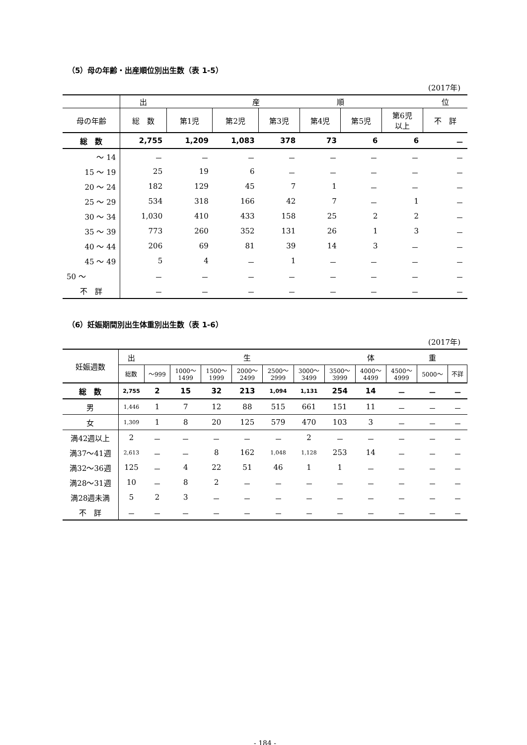（5）母の年齢・出産順位別出生数（表 1-5）
(2017年)
| | 出 | | 産 | | 順 | | | 位 |
| --- | --- | --- | --- | --- | --- | --- | --- | --- |
| 母の年齢 | 総 数 | 第1児 | 第2児 | 第3児 | 第4児 | 第5児 | 第6児 以上 | 不 詳 |
| 総 数 | 2,755 | 1,209 | 1,083 | 378 | 73 | 6 | 6 | － |
| ～ 14 | － | － | － | － | － | － | － | － |
| 15 ～ 19 | 25 | 19 | 6 | － | － | － | － | － |
| 20 ～ 24 | 182 | 129 | 45 | 7 | 1 | － | － | － |
| 25 ～ 29 | 534 | 318 | 166 | 42 | 7 | － | 1 | － |
| 30 ～ 34 | 1,030 | 410 | 433 | 158 | 25 | 2 | 2 | － |
| 35 ～ 39 | 773 | 260 | 352 | 131 | 26 | 1 | 3 | － |
| 40 ～ 44 | 206 | 69 | 81 | 39 | 14 | 3 | － | － |
| 45 ～ 49 | 5 | 4 | － | 1 | － | － | － | － |
| 50 ～ | － | － | － | － | － | － | － | － |
| 不 詳 | － | － | － | － | － | － | － | － |
（6）妊娠期間別出生体重別出生数（表 1-6）
(2017年)
| 妊娠週数 | 出 | | | | 生 | | | | 体 | | 重 | |
| --- | --- | --- | --- | --- | --- | --- | --- | --- | --- | --- | --- | --- |
| | 総数 | ～999 | 1000～ 1499 | 1500～ 1999 | 2000～ 2499 | 2500～ 2999 | 3000～ 3499 | 3500～ 3999 | 4000～ 4499 | 4500～ 4999 | 5000～ | 不詳 |
| 総 数 | 2,755 | 2 | 15 | 32 | 213 | 1,094 | 1,131 | 254 | 14 | － | － | － |
| 男 | 1,446 | 1 | 7 | 12 | 88 | 515 | 661 | 151 | 11 | － | － | － |
| 女 | 1,309 | 1 | 8 | 20 | 125 | 579 | 470 | 103 | 3 | － | － | － |
| 満42週以上 | 2 | － | － | － | － | － | 2 | － | － | － | － | － |
| 満37～41週 | 2,613 | － | － | 8 | 162 | 1,048 | 1,128 | 253 | 14 | － | － | － |
| 満32～36週 | 125 | － | 4 | 22 | 51 | 46 | 1 | 1 | － | － | － | － |
| 満28～31週 | 10 | － | 8 | 2 | － | － | － | － | － | － | － | － |
| 満28週未満 | 5 | 2 | 3 | － | － | － | － | － | － | － | － | － |
| 不 詳 | － | － | － | － | － | － | － | － | － | － | － | － |
- 184 -